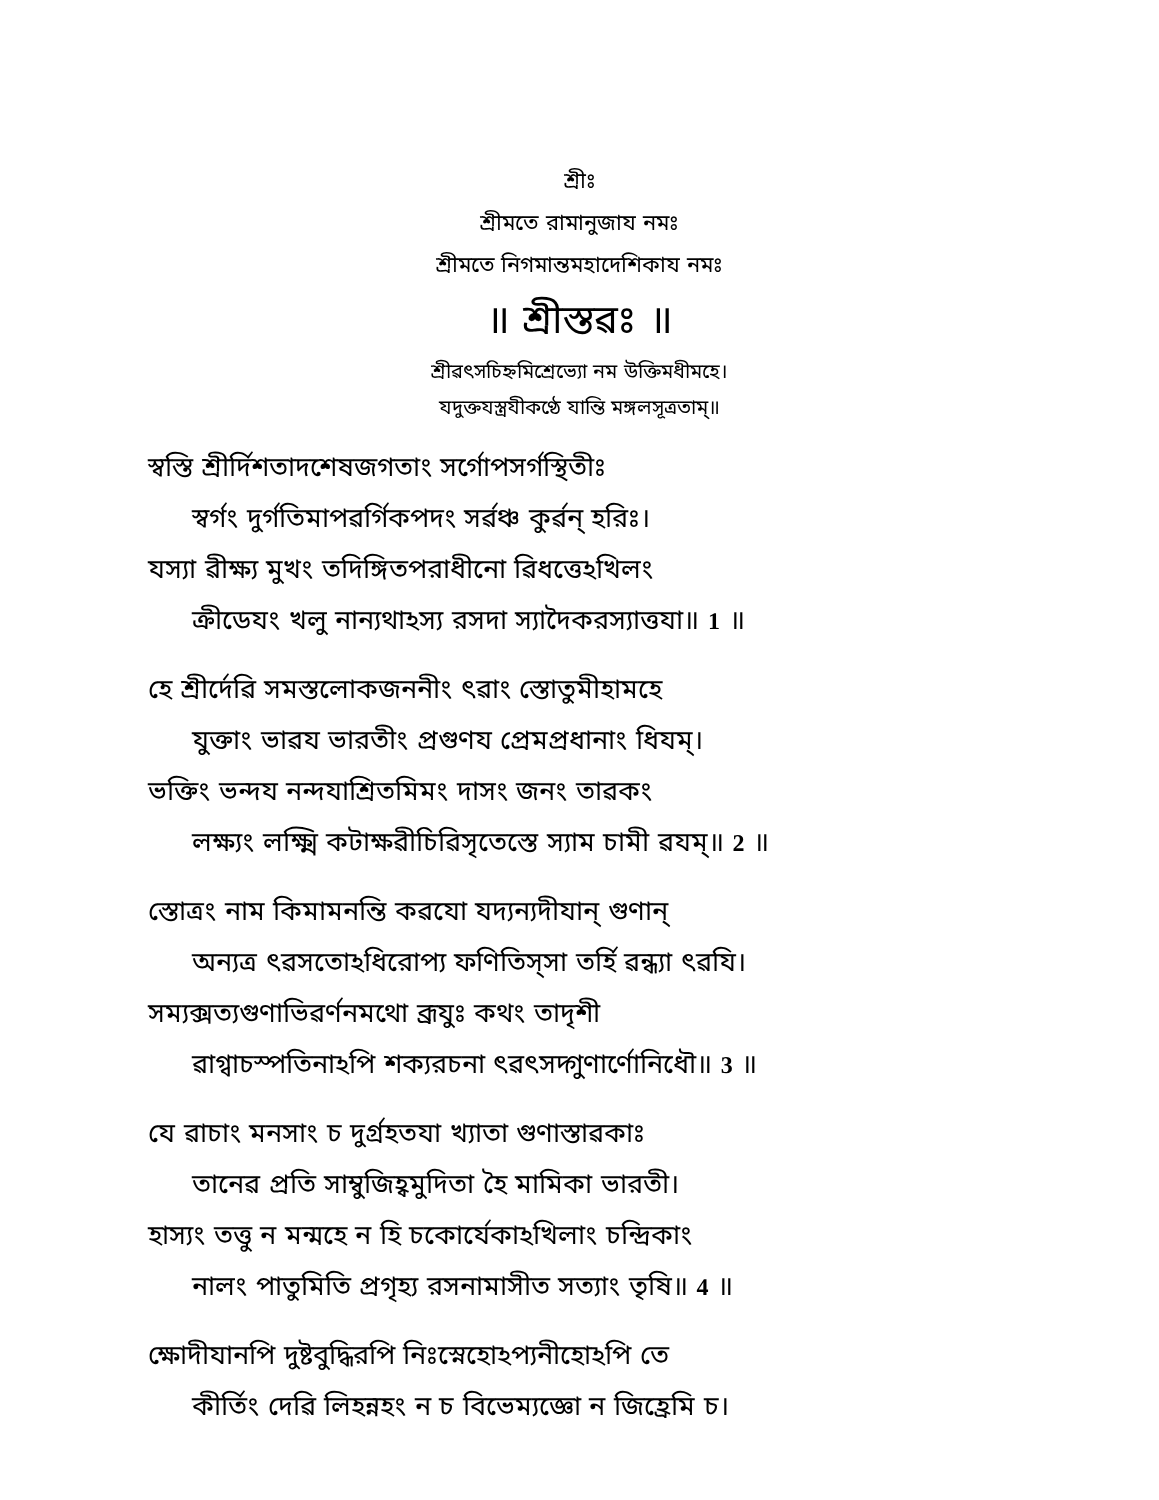শ্রীঃ
শ্রীমতে রামানুজায নমঃ
শ্রীমতে নিগমান্তমহাদেশিকায নমঃ
॥ শ্রীস্তৱঃ ॥
শ্রীৱৎসচিহ্নমিশ্রেভ্যো নম উক্তিমধীমহে।
যদুক্তযস্ত্রযীকণ্ঠে যান্তি মঙ্গলসূত্রতাম্॥
স্ৱস্তি শ্রীর্দিশতাদশেষজগতাং সর্গোপসর্গস্থিতীঃ
স্ৱর্গং দুর্গতিমাপৱর্গিকপদং সর্ৱঞ্চ কুর্ৱন্ হরিঃ।
যস্যা ৱীক্ষ্য মুখং তদিঙ্গিতপরাধীনো ৱিধত্তেঽখিলং
ক্রীডেযং খলু নান্যথাঽস্য রসদা স্যাদৈকরস্যাত্তযা॥ 1 ॥
হে শ্রীর্দেৱি সমস্তলোকজননীং ৎৱাং স্তোতুমীহামহে
যুক্তাং ভাৱয ভারতীং প্রগুণয প্রেমপ্রধানাং ধিযম্।
ভক্তিং ভন্দয নন্দযাশ্রিতমিমং দাসং জনং তাৱকং
লক্ষ্যং লক্ষ্মি কটাক্ষৱীচিৱিসৃতেস্তে স্যাম চামী ৱযম্॥ 2 ॥
স্তোত্রং নাম কিমামনন্তি কৱযো যদ্যন্যদীযান্ গুণান্
অন্যত্র ৎৱসতোঽধিরোপ্য ফণিতিস্সা তর্হি ৱন্ধ্যা ৎৱযি।
সম্যক্সত্যগুণাভিৱর্ণনমথো ব্রূযুঃ কথং তাদৃশী
ৱাগ্ৱাচস্পতিনাঽপি শক্যরচনা ৎৱৎসদ্গুণার্ণোনিধৌ॥ 3 ॥
যে ৱাচাং মনসাং চ দুর্গ্রহতযা খ্যাতা গুণাস্তাৱকাঃ
তানেৱ প্রতি সাম্বুজিহ্ৱমুদিতা হৈ মামিকা ভারতী।
হাস্যং তত্তু ন মন্মহে ন হি চকোর্যেকাঽখিলাং চন্দ্রিকাং
নালং পাতুমিতি প্রগৃহ্য রসনামাসীত সত্যাং তৃষি॥ 4 ॥
ক্ষোদীযানপি দুষ্টবুদ্ধিরপি নিঃস্নেহোঽপ্যনীহোঽপি তে
কীর্তিং দেৱি লিহন্নহং ন চ বিভেম্যজ্ঞো ন জিহ্রেমি চ।